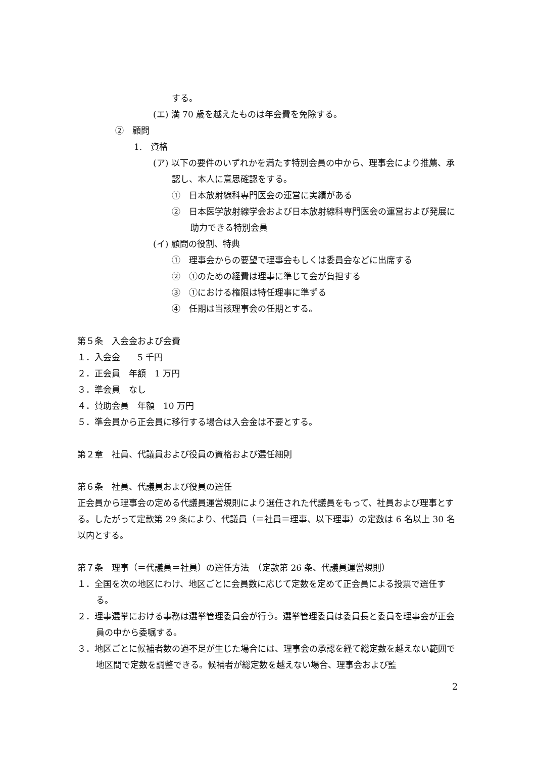する。
(エ) 満 70 歳を越えたものは年会費を免除する。
②　顧問
1.　資格
(ア) 以下の要件のいずれかを満たす特別会員の中から、理事会により推薦、承認し、本人に意思確認をする。
①　日本放射線科専門医会の運営に実績がある
②　日本医学放射線学会および日本放射線科専門医会の運営および発展に助力できる特別会員
(イ) 顧問の役割、特典
①　理事会からの要望で理事会もしくは委員会などに出席する
②　①のための経費は理事に準じて会が負担する
③　①における権限は特任理事に準ずる
④　任期は当該理事会の任期とする。
第５条　入会金および会費
１．入会金　　5 千円
２．正会員　年額　1 万円
３．準会員　なし
４．賛助会員　年額　10 万円
５．準会員から正会員に移行する場合は入会金は不要とする。
第２章　社員、代議員および役員の資格および選任細則
第６条　社員、代議員および役員の選任
正会員から理事会の定める代議員運営規則により選任された代議員をもって、社員および理事とする。したがって定款第 29 条により、代議員（＝社員＝理事、以下理事）の定数は 6 名以上 30 名以内とする。
第７条　理事（＝代議員＝社員）の選任方法　（定款第 26 条、代議員運営規則）
１．全国を次の地区にわけ、地区ごとに会員数に応じて定数を定めて正会員による投票で選任する。
２．理事選挙における事務は選挙管理委員会が行う。選挙管理委員は委員長と委員を理事会が正会員の中から委嘱する。
３．地区ごとに候補者数の過不足が生じた場合には、理事会の承認を経て総定数を越えない範囲で地区間で定数を調整できる。候補者が総定数を越えない場合、理事会および監
2